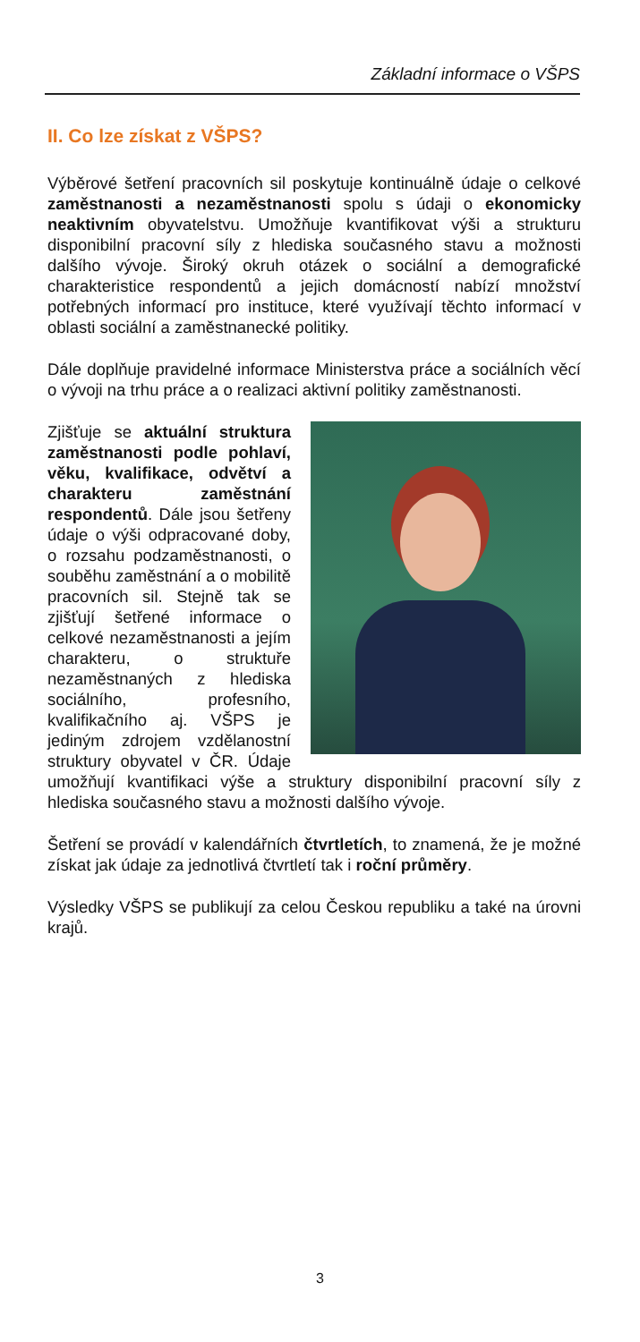Základní informace o VŠPS
II. Co lze získat z VŠPS?
Výběrové šetření pracovních sil poskytuje kontinuálně údaje o celkové zaměstnanosti a nezaměstnanosti spolu s údaji o ekonomicky neaktivním obyvatelstvu. Umožňuje kvantifikovat výši a strukturu disponibilní pracovní síly z hlediska současného stavu a možnosti dalšího vývoje. Široký okruh otázek o sociální a demografické charakteristice respondentů a jejich domácností nabízí množství potřebných informací pro instituce, které využívají těchto informací v oblasti sociální a zaměstnanecké politiky.
Dále doplňuje pravidelné informace Ministerstva práce a sociálních věcí o vývoji na trhu práce a o realizaci aktivní politiky zaměstnanosti.
Zjišťuje se aktuální struktura zaměstnanosti podle pohlaví, věku, kvalifikace, odvětví a charakteru zaměstnání respondentů. Dále jsou šetřeny údaje o výši odpracované doby, o rozsahu podzaměstnanosti, o souběhu zaměstnání a o mobilitě pracovních sil. Stejně tak se zjišťují šetřené informace o celkové nezaměstnanosti a jejím charakteru, o struktuře nezaměstnaných z hlediska sociálního, profesního, kvalifikačního aj. VŠPS je jediným zdrojem vzdělanostní struktury obyvatel v ČR. Údaje umožňují kvantifikaci výše a struktury disponibilní pracovní síly z hlediska současného stavu a možnosti dalšího vývoje.
Šetření se provádí v kalendářních čtvrtletích, to znamená, že je možné získat jak údaje za jednotlivá čtvrtletí tak i roční průměry.
Výsledky VŠPS se publikují za celou Českou republiku a také na úrovni krajů.
3